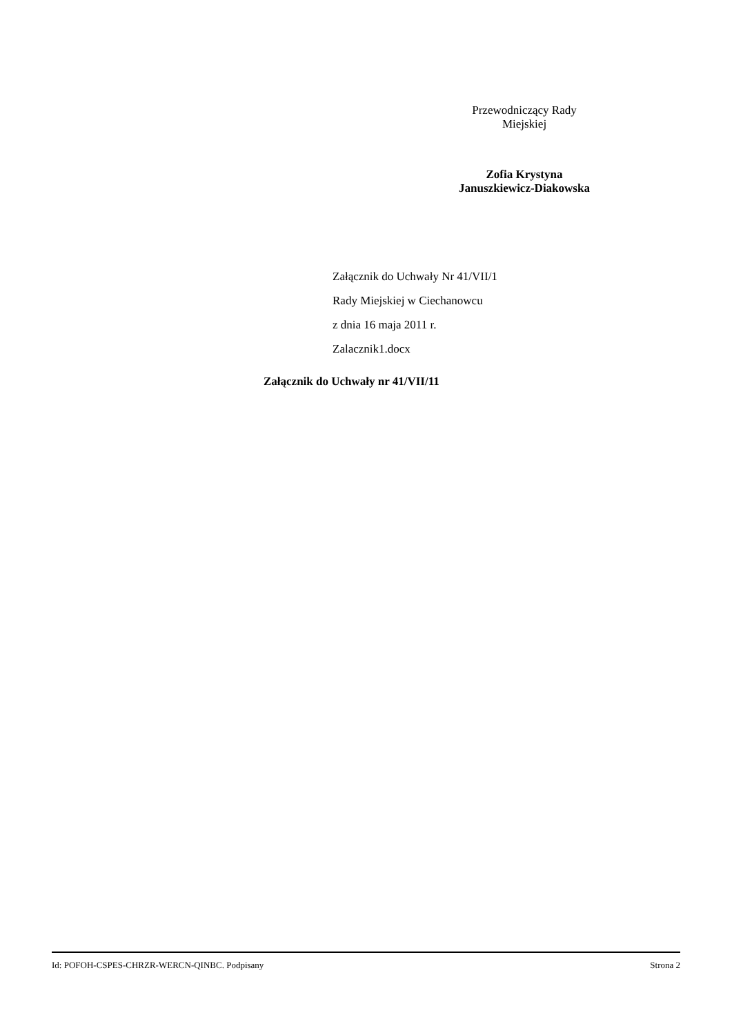Przewodniczący Rady
Miejskiej
Zofia Krystyna
Januszkiewicz-Diakowska
Załącznik do Uchwały Nr 41/VII/1
Rady Miejskiej w Ciechanowcu
z dnia 16 maja 2011 r.
Zalacznik1.docx
Załącznik do Uchwały nr 41/VII/11
Id: POFOH-CSPES-CHRZR-WERCN-QINBC. Podpisany Strona 2